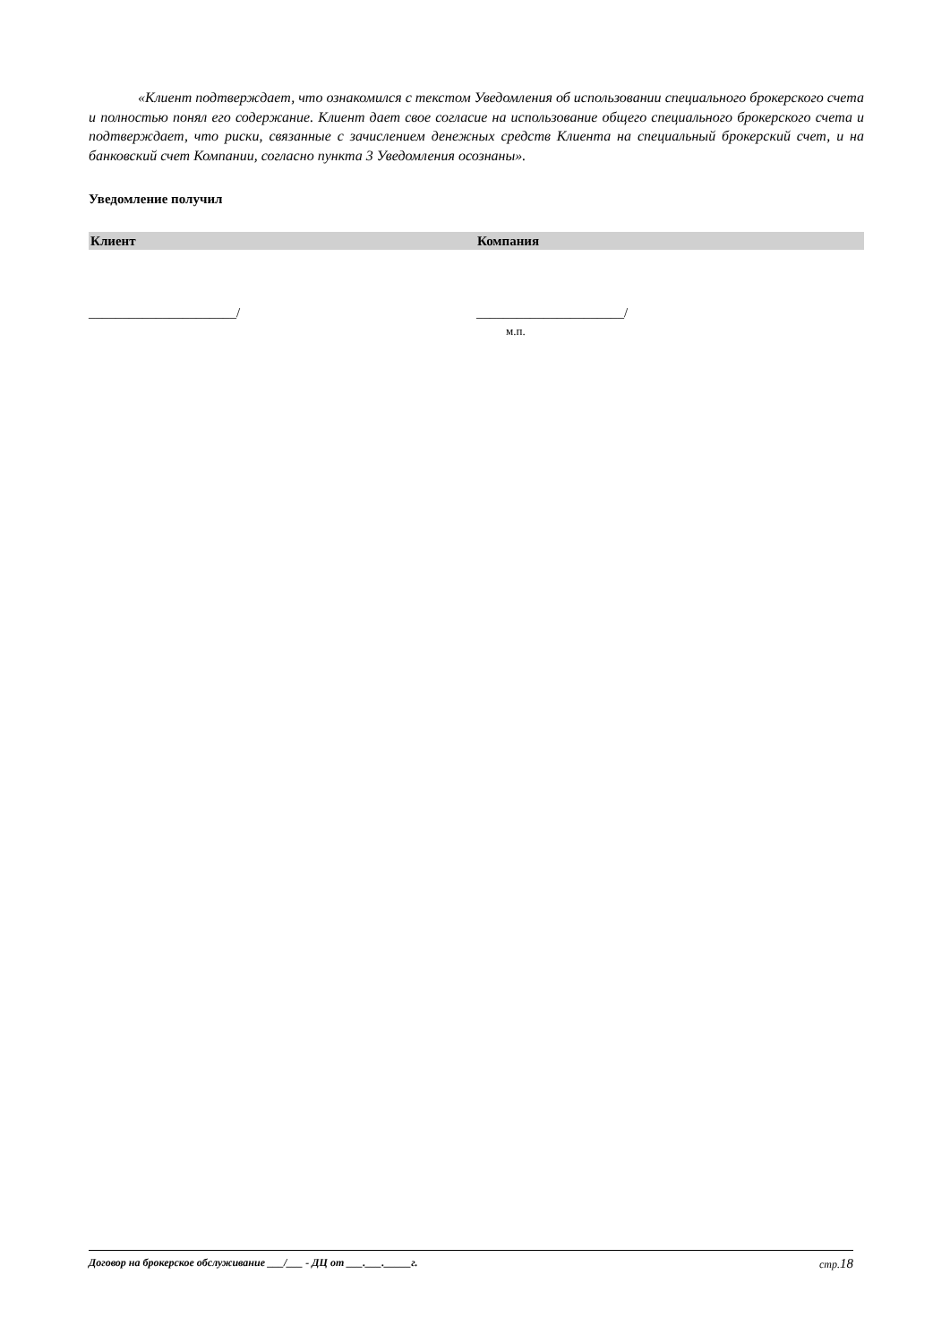«Клиент подтверждает, что ознакомился с текстом Уведомления об использовании специального брокерского счета и полностью понял его содержание. Клиент дает свое согласие на использование общего специального брокерского счета и подтверждает, что риски, связанные с зачислением денежных средств Клиента на специальный брокерский счет, и на банковский счет Компании, согласно пункта 3 Уведомления осознаны».
Уведомление получил
Клиент Компания
______________________/ ______________________/
м.п.
Договор на брокерское обслуживание ___/___ - ДЦ от ___.___._____г. стр.18